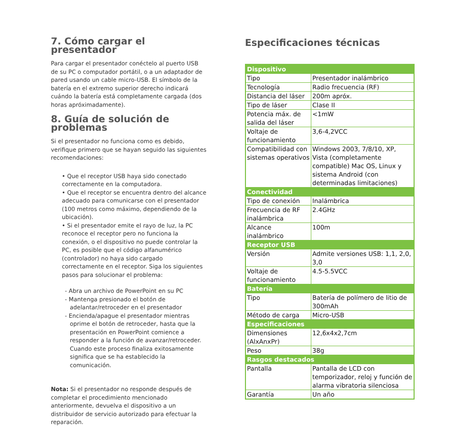7. Cómo cargar el presentador
Para cargar el presentador conéctelo al puerto USB de su PC o computador portátil, o a un adaptador de pared usando un cable micro-USB. El símbolo de la batería en el extremo superior derecho indicará cuándo la batería está completamente cargada (dos horas apróximadamente).
8. Guía de solución de problemas
Si el presentador no funciona como es debido, verifique primero que se hayan seguido las siguientes recomendaciones:
• Que el receptor USB haya sido conectado correctamente en la computadora.
• Que el receptor se encuentra dentro del alcance adecuado para comunicarse con el presentador (100 metros como máximo, dependiendo de la ubicación).
• Si el presentador emite el rayo de luz, la PC reconoce el receptor pero no funciona la conexión, o el dispositivo no puede controlar la PC, es posible que el código alfanumérico (controlador) no haya sido cargado correctamente en el receptor. Siga los siguientes pasos para solucionar el problema:
- Abra un archivo de PowerPoint en su PC
- Mantenga presionado el botón de adelantar/retroceder en el presentador
- Encienda/apague el presentador mientras oprime el botón de retroceder, hasta que la presentación en PowerPoint comience a responder a la función de avanzar/retroceder. Cuando este proceso finaliza exitosamente significa que se ha establecido la comunicación.
Nota: Si el presentador no responde después de completar el procedimiento mencionado anteriormente, devuelva el dispositivo a un distribuidor de servicio autorizado para efectuar la reparación.
Especificaciones técnicas
| Dispositivo | |
| --- | --- |
| Tipo | Presentador inalámbrico |
| Tecnología | Radio frecuencia (RF) |
| Distancia del láser | 200m apróx. |
| Tipo de láser | Clase II |
| Potencia máx. de salida del láser | <1mW |
| Voltaje de funcionamiento | 3,6-4,2VCC |
| Compatibilidad con sistemas operativos | Windows 2003, 7/8/10, XP, Vista (completamente compatible) Mac OS, Linux y sistema Android (con determinadas limitaciones) |
| Conectividad | |
| Tipo de conexión | Inalámbrica |
| Frecuencia de RF inalámbrica | 2.4GHz |
| Alcance inalámbrico | 100m |
| Receptor USB | |
| Versión | Admite versiones USB: 1,1, 2,0, 3,0 |
| Voltaje de funcionamiento | 4.5-5.5VCC |
| Batería | |
| Tipo | Batería de polímero de litio de 300mAh |
| Método de carga | Micro-USB |
| Especificaciones | |
| Dimensiones (AlxAnxPr) | 12,6x4x2,7cm |
| Peso | 38g |
| Rasgos destacados | |
| Pantalla | Pantalla de LCD con temporizador, reloj y función de alarma vibratoria silenciosa |
| Garantía | Un año |